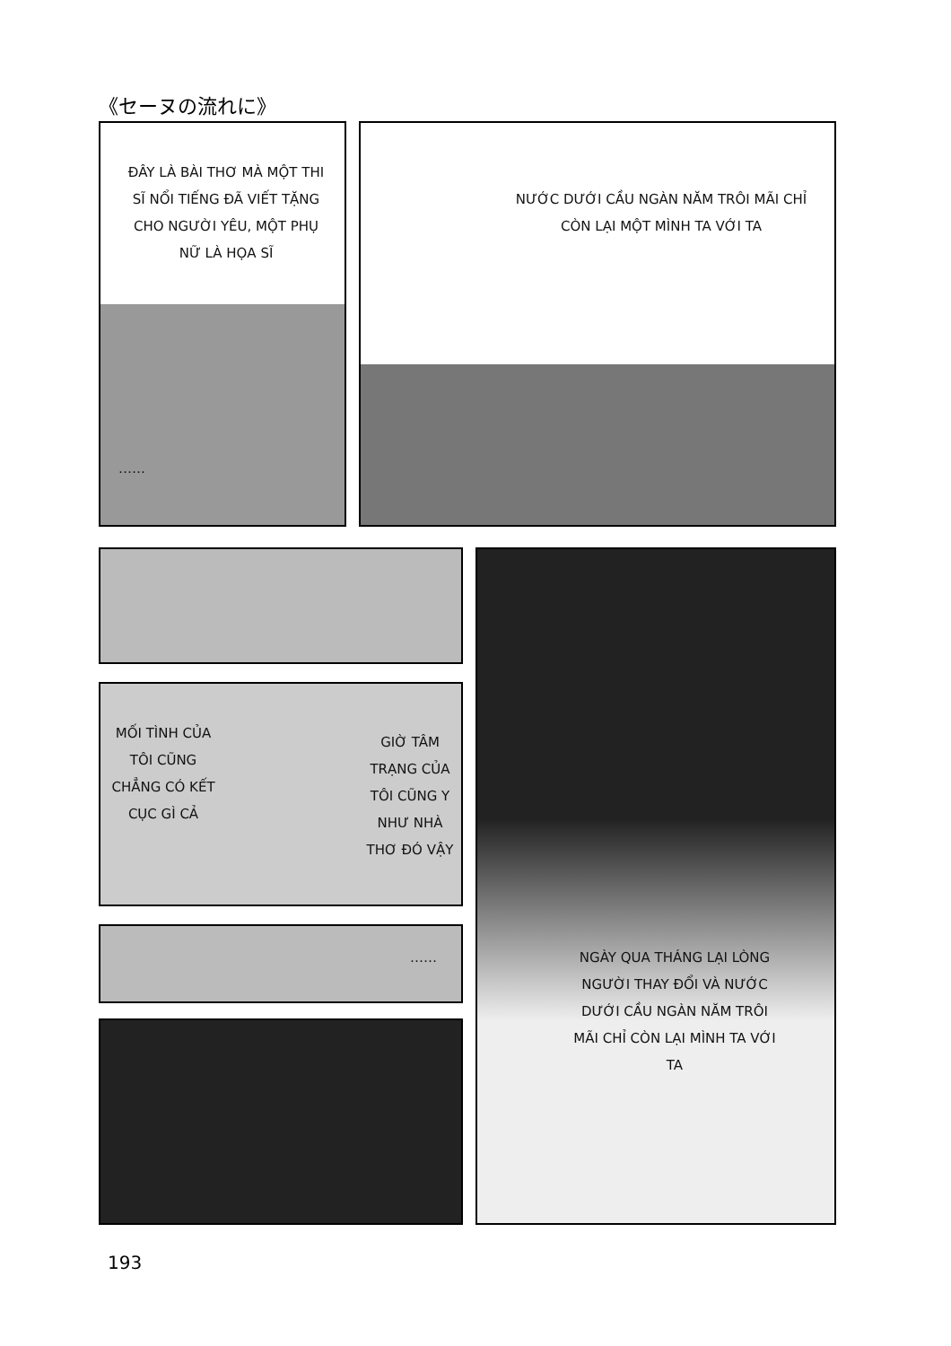《セーヌの流れに》
ĐÂY LÀ BÀI THƠ MÀ MỘT THI SĨ NỔI TIẾNG ĐÃ VIẾT TẶNG CHO NGƯỜI YÊU, MỘT PHỤ NỮ LÀ HỌA SĨ
……
NƯỚC DƯỚI CẦU NGÀN NĂM TRÔI MÃI CHỈ CÒN LẠI MỘT MÌNH TA VỚI TA
MỐI TÌNH CỦA TÔI CŨNG CHẲNG CÓ KẾT CỤC GÌ CẢ
GIỜ TÂM TRẠNG CỦA TÔI CŨNG Y NHƯ NHÀ THƠ ĐÓ VẬY
……
NGÀY QUA THÁNG LẠI LÒNG NGƯỜI THAY ĐỔI VÀ NƯỚC DƯỚI CẦU NGÀN NĂM TRÔI MÃI CHỈ CÒN LẠI MÌNH TA VỚI TA
193